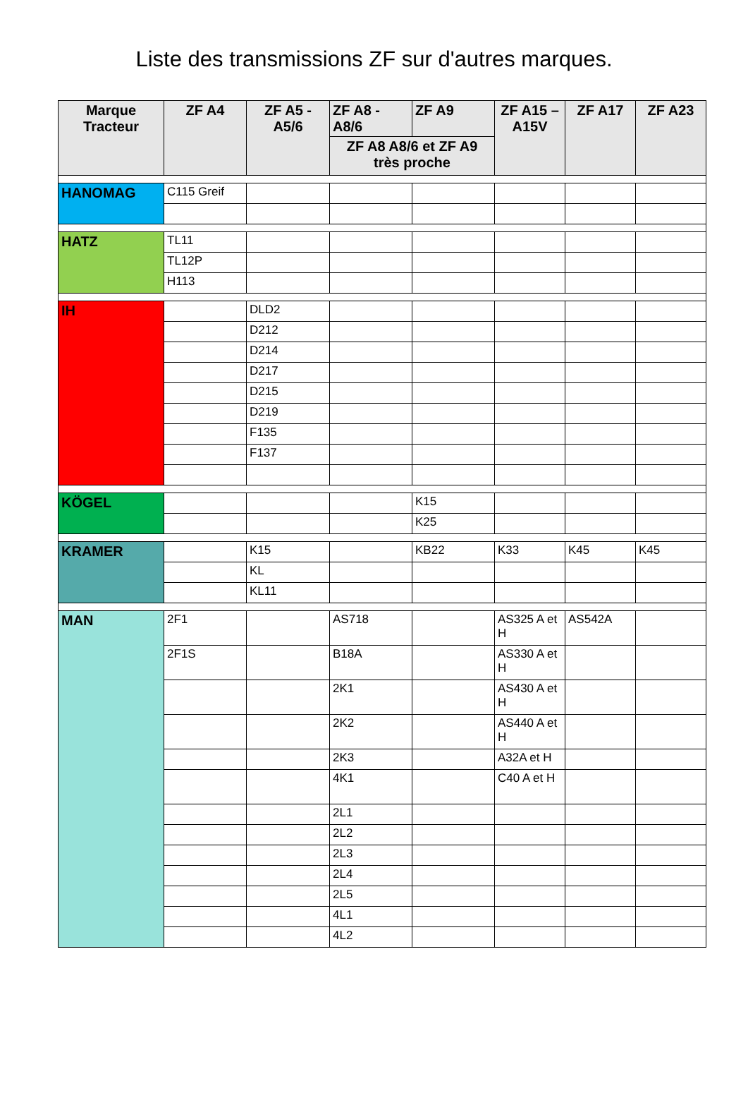Liste des transmissions ZF sur d'autres marques.
| Marque Tracteur | ZF A4 | ZF A5 - A5/6 | ZF A8 - A8/6 | ZF A9 | ZF A15 – A15V | ZF A17 | ZF A23 |
| --- | --- | --- | --- | --- | --- | --- | --- |
| | | | ZF A8 A8/6 et ZF A9 très proche | | | | |
| HANOMAG | C115 Greif | | | | | | |
| HATZ | TL11 | | | | | | |
| | TL12P | | | | | | |
| | H113 | | | | | | |
| IH | | DLD2 | | | | | |
| | | D212 | | | | | |
| | | D214 | | | | | |
| | | D217 | | | | | |
| | | D215 | | | | | |
| | | D219 | | | | | |
| | | F135 | | | | | |
| | | F137 | | | | | |
| KÖGEL | | | | K15 | | | |
| | | | | K25 | | | |
| KRAMER | | K15 | | KB22 | K33 | K45 | K45 |
| | | KL | | | | | |
| | | KL11 | | | | | |
| MAN | 2F1 | | AS718 | | AS325 A et H | AS542A | |
| | 2F1S | | B18A | | AS330 A et H | | |
| | | | 2K1 | | AS430 A et H | | |
| | | | 2K2 | | AS440 A et H | | |
| | | | 2K3 | | A32A et H | | |
| | | | 4K1 | | C40 A et H | | |
| | | | 2L1 | | | | |
| | | | 2L2 | | | | |
| | | | 2L3 | | | | |
| | | | 2L4 | | | | |
| | | | 2L5 | | | | |
| | | | 4L1 | | | | |
| | | | 4L2 | | | | |